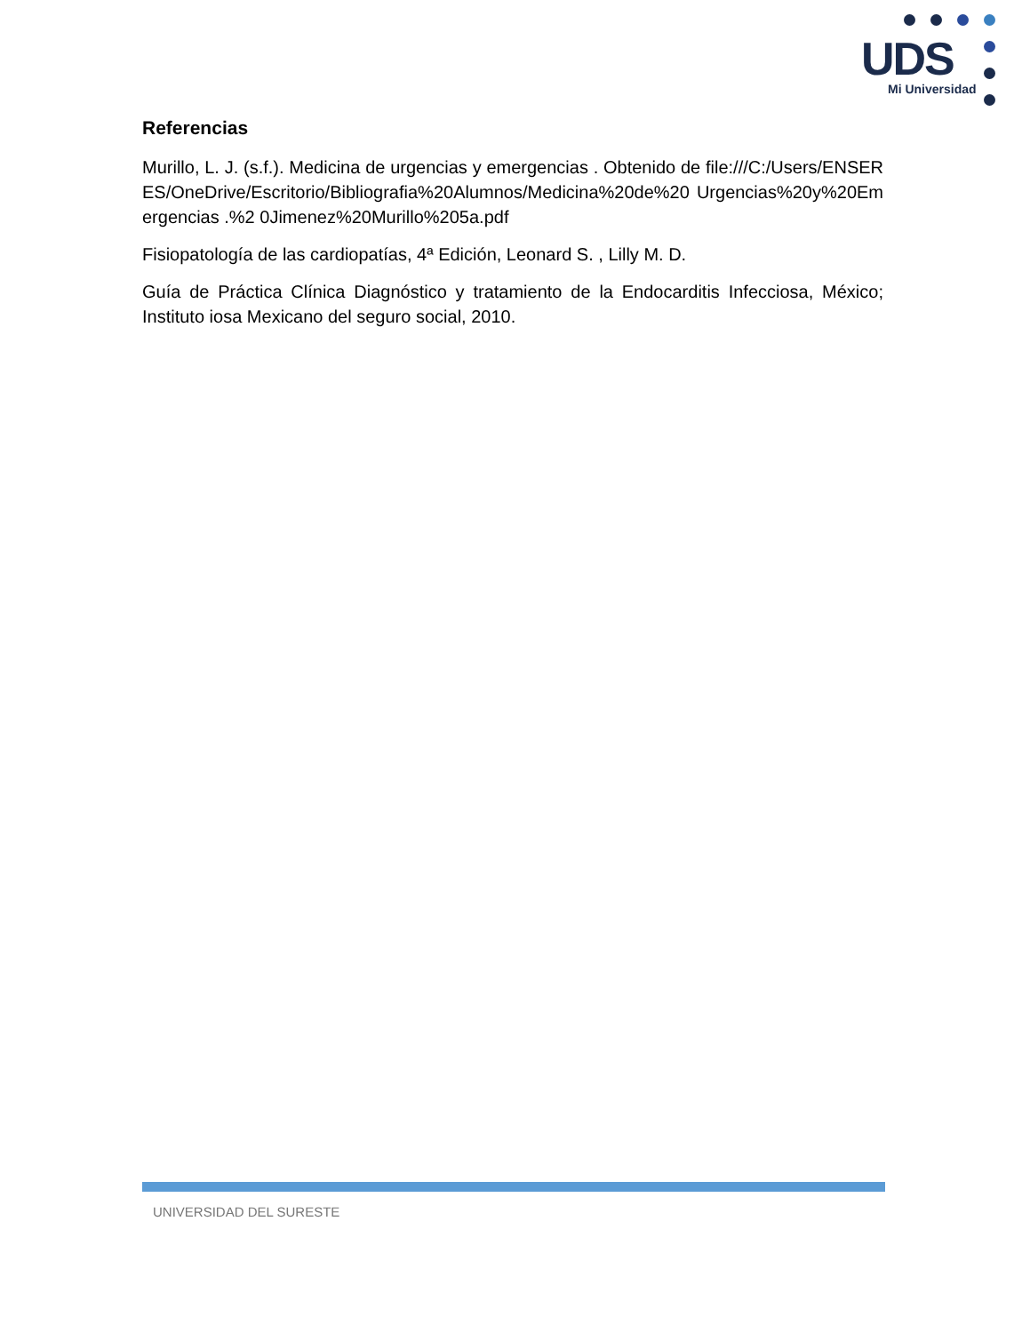UDS
Mi Universidad
Referencias
Murillo, L. J. (s.f.). Medicina de urgencias y emergencias . Obtenido de file:///C:/Users/ENSERES/OneDrive/Escritorio/Bibliografia%20Alumnos/Medicina%20de%20 Urgencias%20y%20Emergencias .%2 0Jimenez%20Murillo%205a.pdf
Fisiopatología de las cardiopatías, 4ª Edición, Leonard S. , Lilly M. D.
Guía de Práctica Clínica Diagnóstico y tratamiento de la Endocarditis Infecciosa, México; Instituto iosa Mexicano del seguro social, 2010.
UNIVERSIDAD DEL SURESTE